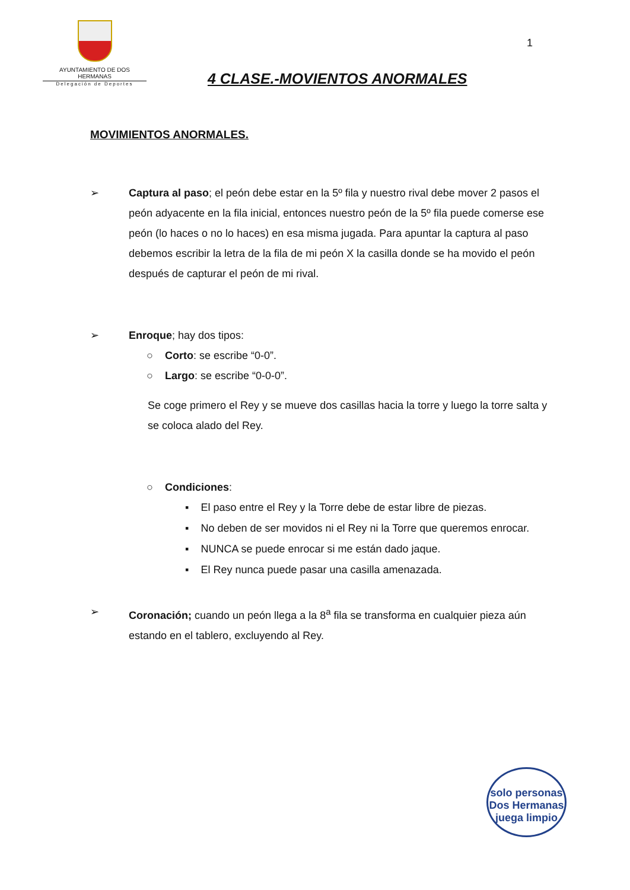AYUNTAMIENTO DE DOS HERMANAS
Delegación de Deportes
1
4 CLASE.-MOVIENTOS ANORMALES
MOVIMIENTOS ANORMALES.
➢ Captura al paso; el peón debe estar en la 5º fila y nuestro rival debe mover 2 pasos el peón adyacente en la fila inicial, entonces nuestro peón de la 5º fila puede comerse ese peón (lo haces o no lo haces) en esa misma jugada. Para apuntar la captura al paso debemos escribir la letra de la fila de mi peón X la casilla donde se ha movido el peón después de capturar el peón de mi rival.
➢ Enroque; hay dos tipos:
○ Corto: se escribe “0-0”.
○ Largo: se escribe “0-0-0”.
Se coge primero el Rey y se mueve dos casillas hacia la torre y luego la torre salta y se coloca alado del Rey.
○ Condiciones:
▪ El paso entre el Rey y la Torre debe de estar libre de piezas.
▪ No deben de ser movidos ni el Rey ni la Torre que queremos enrocar.
▪ NUNCA se puede enrocar si me están dado jaque.
▪ El Rey nunca puede pasar una casilla amenazada.
➢ Coronación; cuando un peón llega a la 8<sup>a</sup> fila se transforma en cualquier pieza aún estando en el tablero, excluyendo al Rey.
solo personas
Dos Hermanas
juega limpio